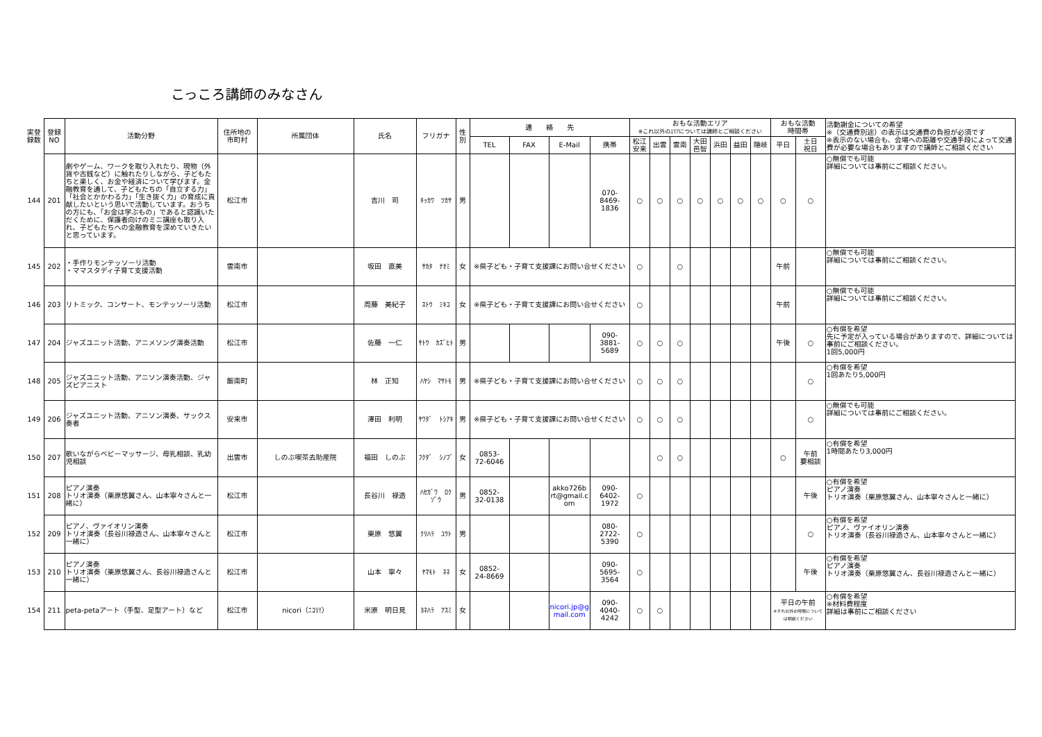こっころ講師のみなさん
| 実登 録数 | 登録 NO | 活動分野 | 住所地の 市町村 | 所属団体 | 氏名 | フリガナ | 性 別 | 連 絡 先 | | | | おもな活動エリア ※これ以外のｴﾘｱについては講師とご相談ください | | | | | | | おもな活動 時間帯 | | 活動謝金についての希望 ※（交通費別途）の表示は交通費の負担が必須です ※表示のない場合も、会場への距離や交通手段によって交通費が必要な場合もありますので講師とご相談ください |
| --- | --- | --- | --- | --- | --- | --- | --- | --- | --- | --- | --- | --- | --- | --- | --- | --- | --- | --- | --- | --- | --- |
| | | | | | | | | TEL | FAX | E-Mail | 携帯 | 松江 安来 | 出雲 | 雲南 | 大田 邑智 | 浜田 | 益田 | 隠岐 | 平日 | 土日 祝日 | |
| 144 | 201 | 劇やゲーム、ワークを取り入れたり、現物（外貨や古銭など）に触れたりしながら、子どもたちと楽しく、お金や経済について学びます。金融教育を通して、子どもたちの「自立する力」「社会とかかわる力」「生き抜く力」の育成に貢献したいという思いで活動しています。おうちの方にも、「お金は学ぶもの」であると認識いただくために、保護者向けのミニ講座も取り入れ、子どもたちへの金融教育を深めていきたいと思っています。 | 松江市 | | 吉川 司 | ｷｯｶﾜ ﾂｶｻ | 男 | | | | 070- 8469- 1836 | ○ | ○ | ○ | ○ | ○ | ○ | ○ | ○ | ○ | ○無償でも可能 詳細については事前にご相談ください。 |
| 145 | 202 | ・手作りモンテッソーリ活動 ・ママスタディ子育て支援活動 | 雲南市 | | 坂田 直美 | ｻｶﾀ ﾅｵﾐ | 女 | ※県子ども・子育て支援課にお問い合せください | | | | ○ | | ○ | | | | | 午前 | | ○無償でも可能 詳細については事前にご相談ください。 |
| 146 | 203 | リトミック、コンサート、モンテッソーリ活動 | 松江市 | | 周藤 美紀子 | ｽﾄｳ ﾐｷｺ | 女 | ※県子ども・子育て支援課にお問い合せください | | | | ○ | | | | | | | 午前 | | ○無償でも可能 詳細については事前にご相談ください。 |
| 147 | 204 | ジャズユニット活動、アニメソング演奏活動 | 松江市 | | 佐藤 一仁 | ｻﾄｳ ｶｽﾞﾋﾄ | 男 | | | | 090- 3881- 5689 | ○ | ○ | ○ | | | | | 午後 | ○ | ○有償を希望 先に予定が入っている場合がありますので、詳細については事前にご相談ください。 1回5,000円 |
| 148 | 205 | ジャズユニット活動、アニソン演奏活動、ジャズピアニスト | 飯南町 | | 林 正知 | ﾊﾔｼ ﾏｻﾄﾓ | 男 | ※県子ども・子育て支援課にお問い合せください | | | | ○ | ○ | ○ | | | | | | ○ | ○有償を希望 1回あたり5,000円 |
| 149 | 206 | ジャズユニット活動、アニソン演奏、サックス奏者 | 安来市 | | 澤田 利明 | ｻﾜﾀﾞ ﾄｼｱｷ | 男 | ※県子ども・子育て支援課にお問い合せください | | | | ○ | ○ | ○ | | | | | | ○ | ○無償でも可能 詳細については事前にご相談ください。 |
| 150 | 207 | 歌いながらベビーマッサージ、母乳相談、乳幼児相談 | 出雲市 | しのぶ喫茶去助産院 | 福田 しのぶ | ﾌｸﾀﾞ ｼﾉﾌﾞ | 女 | 0853- 72-6046 | | | | | ○ | ○ | | | | | ○ | 午前 要相談 | ○有償を希望 1時間あたり3,000円 |
| 151 | 208 | ピアノ演奏 トリオ演奏（栗原悠翼さん、山本寧々さんと一緒に） | 松江市 | | 長谷川 禄造 | ﾊｾｶﾞﾜ ﾛｸｿﾞｳ | 男 | 0852- 32-0138 | | akko726b rt@gmail.c om | 090- 6402- 1972 | ○ | | | | | | | | 午後 | ○有償を希望 ピアノ演奏 トリオ演奏（栗原悠翼さん、山本寧々さんと一緒に） |
| 152 | 209 | ピアノ、ヴァイオリン演奏 トリオ演奏（長谷川禄造さん、山本寧々さんと一緒に） | 松江市 | | 栗原 悠翼 | ｸﾘﾊﾗ ﾕｳﾄ | 男 | | | | 080- 2722- 5390 | ○ | | | | | | | | ○ | ○有償を希望 ピアノ、ヴァイオリン演奏 トリオ演奏（長谷川禄造さん、山本寧々さんと一緒に） |
| 153 | 210 | ピアノ演奏 トリオ演奏（栗原悠翼さん、長谷川禄造さんと一緒に） | 松江市 | | 山本 寧々 | ﾔﾏﾓﾄ ﾈﾈ | 女 | 0852- 24-8669 | | | 090- 5695- 3564 | ○ | | | | | | | | 午後 | ○有償を希望 ピアノ演奏 トリオ演奏（栗原悠翼さん、長谷川禄造さんと一緒に） |
| 154 | 211 | peta-petaアート（手型、足型アート）など | 松江市 | nicori（ﾆｺﾘ!） | 米原 明日見 | ﾖﾈﾊﾗ ｱｽﾐ | 女 | | | nicori.jp@g mail.com | 090- 4040- 4242 | ○ | ○ | | | | | | 平日の午前 ※それ以外の時間については相談ください | | ○有償を希望 ※材料費程度 詳細は事前にご相談ください |